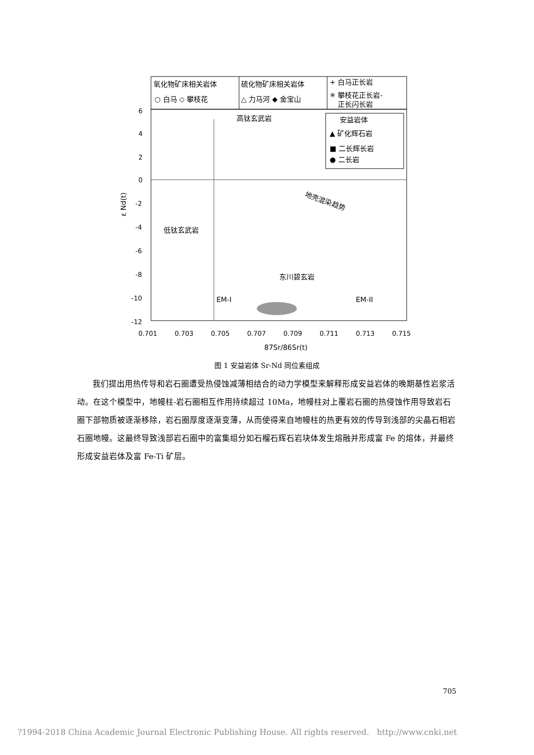氧化物矿床相关岩体
○ 白马 ◇ 攀枝花
硫化物矿床相关岩体
△ 力马河 ◆ 金宝山
+ 白马正长岩
✳ 攀枝花正长岩-
正长闪长岩
安益岩体
▲ 矿化辉石岩
■ 二长辉长岩
● 二长岩
高钛玄武岩
低钛玄武岩
东川碧玄岩
地壳混染趋势
EM-I
EM-II
6
4
2
0
-2
-4
-6
-8
-10
-12
0.701
0.703
0.705
0.707
0.709
0.711
0.713
0.715
87Sr/86Sr(t)
ε Nd(t)
图 1 安益岩体 Sr-Nd 同位素组成
我们提出用热传导和岩石圈遭受热侵蚀减薄相结合的动力学模型来解释形成安益岩体的晚期基性岩浆活动。在这个模型中，地幔柱-岩石圈相互作用持续超过 10Ma，地幔柱对上覆岩石圈的热侵蚀作用导致岩石圈下部物质被逐渐移除，岩石圈厚度逐渐变薄，从而使得来自地幔柱的热更有效的传导到浅部的尖晶石相岩石圈地幔。这最终导致浅部岩石圈中的富集组分如石榴石辉石岩块体发生熔融并形成富 Fe 的熔体，并最终形成安益岩体及富 Fe-Ti 矿层。
705
?1994-2018 China Academic Journal Electronic Publishing House. All rights reserved. http://www.cnki.net